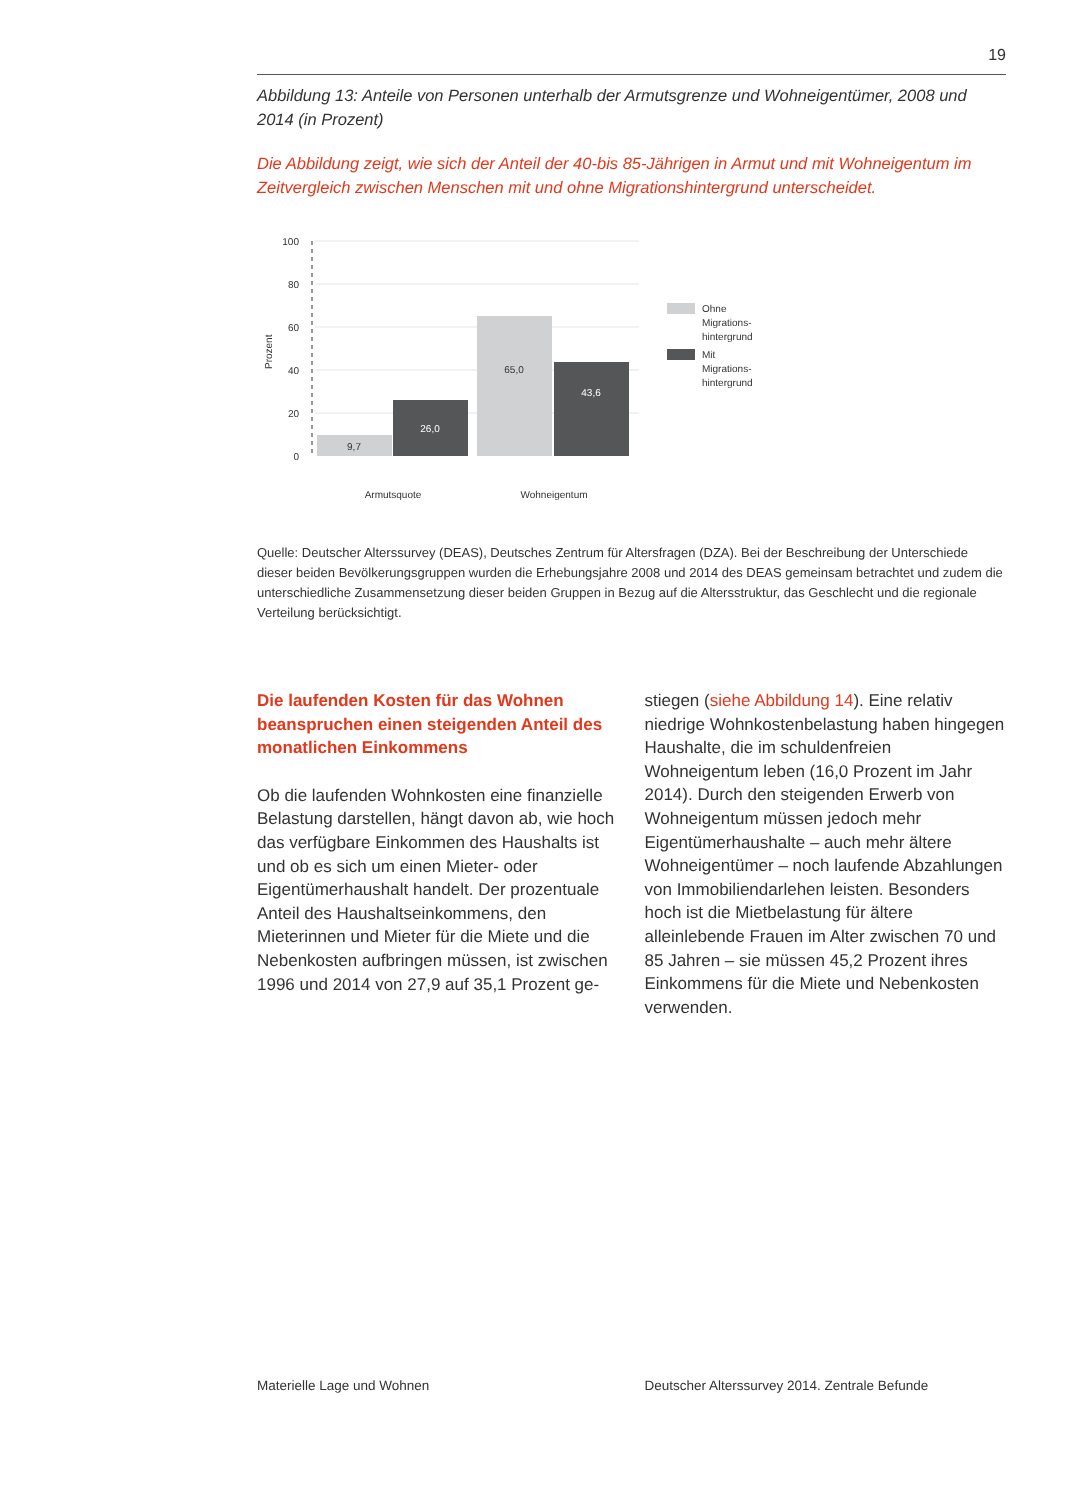19
Abbildung 13: Anteile von Personen unterhalb der Armutsgrenze und Wohneigentümer, 2008 und 2014 (in Prozent)
Die Abbildung zeigt, wie sich der Anteil der 40-bis 85-Jährigen in Armut und mit Wohneigentum im Zeitvergleich zwischen Menschen mit und ohne Migrationshintergrund unterscheidet.
100
80
60
40
20
0
Prozent
9,7
26,0
65,0
43,6
Armutsquote
Wohneigentum
Ohne
Migrations-
hintergrund
Mit
Migrations-
hintergrund
Quelle: Deutscher Alterssurvey (DEAS), Deutsches Zentrum für Altersfragen (DZA). Bei der Beschreibung der Unterschiede dieser beiden Bevölkerungsgruppen wurden die Erhebungsjahre 2008 und 2014 des DEAS gemeinsam betrachtet und zudem die unterschiedliche Zusammensetzung dieser beiden Gruppen in Bezug auf die Altersstruktur, das Geschlecht und die regionale Verteilung berücksichtigt.
Die laufenden Kosten für das Wohnen beanspruchen einen steigenden Anteil des monatlichen Einkommens
Ob die laufenden Wohnkosten eine finanzielle Belastung darstellen, hängt davon ab, wie hoch das verfügbare Einkommen des Haushalts ist und ob es sich um einen Mieter- oder Eigentümerhaushalt handelt. Der prozentuale Anteil des Haushaltseinkommens, den Mieterinnen und Mieter für die Miete und die Nebenkosten aufbringen müssen, ist zwischen 1996 und 2014 von 27,9 auf 35,1 Prozent ge-
stiegen (siehe Abbildung 14). Eine relativ niedrige Wohnkostenbelastung haben hingegen Haushalte, die im schuldenfreien Wohneigentum leben (16,0 Prozent im Jahr 2014). Durch den steigenden Erwerb von Wohneigentum müssen jedoch mehr Eigentümerhaushalte – auch mehr ältere Wohneigentümer – noch laufende Abzahlungen von Immobiliendarlehen leisten. Besonders hoch ist die Mietbelastung für ältere alleinlebende Frauen im Alter zwischen 70 und 85 Jahren – sie müssen 45,2 Prozent ihres Einkommens für die Miete und Nebenkosten verwenden.
Materielle Lage und Wohnen Deutscher Alterssurvey 2014. Zentrale Befunde